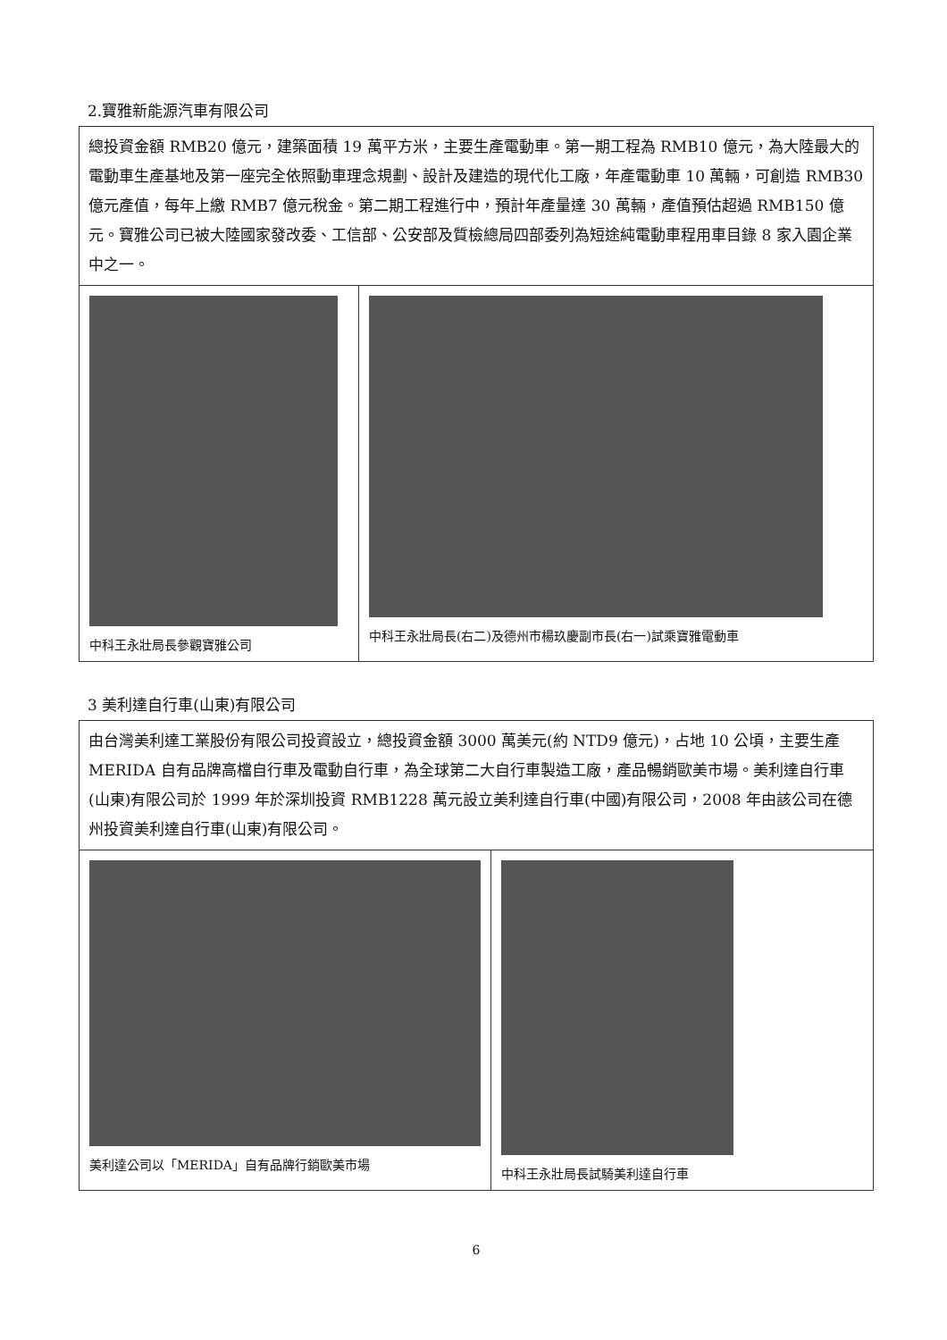2.寶雅新能源汽車有限公司
| 總投資金額 RMB20 億元，建築面積 19 萬平方米，主要生產電動車。第一期工程為 RMB10 億元，為大陸最大的電動車生產基地及第一座完全依照動車理念規劃、設計及建造的現代化工廠，年產電動車 10 萬輛，可創造 RMB30 億元產值，每年上繳 RMB7 億元稅金。第二期工程進行中，預計年產量達 30 萬輛，產值預估超過 RMB150 億元。寶雅公司已被大陸國家發改委、工信部、公安部及質檢總局四部委列為短途純電動車程用車目錄 8 家入園企業中之一。 | |
| 中科王永壯局長參觀寶雅公司 | 中科王永壯局長(右二)及德州市楊玖慶副市長(右一)試乘寶雅電動車 |
3 美利達自行車(山東)有限公司
| 由台灣美利達工業股份有限公司投資設立，總投資金額 3000 萬美元(約 NTD9 億元)，占地 10 公頃，主要生產 MERIDA 自有品牌高檔自行車及電動自行車，為全球第二大自行車製造工廠，產品暢銷歐美市場。美利達自行車(山東)有限公司於 1999 年於深圳投資 RMB1228 萬元設立美利達自行車(中國)有限公司，2008 年由該公司在德州投資美利達自行車(山東)有限公司。 | |
| 美利達公司以「MERIDA」自有品牌行銷歐美市場 | 中科王永壯局長試騎美利達自行車 |
6